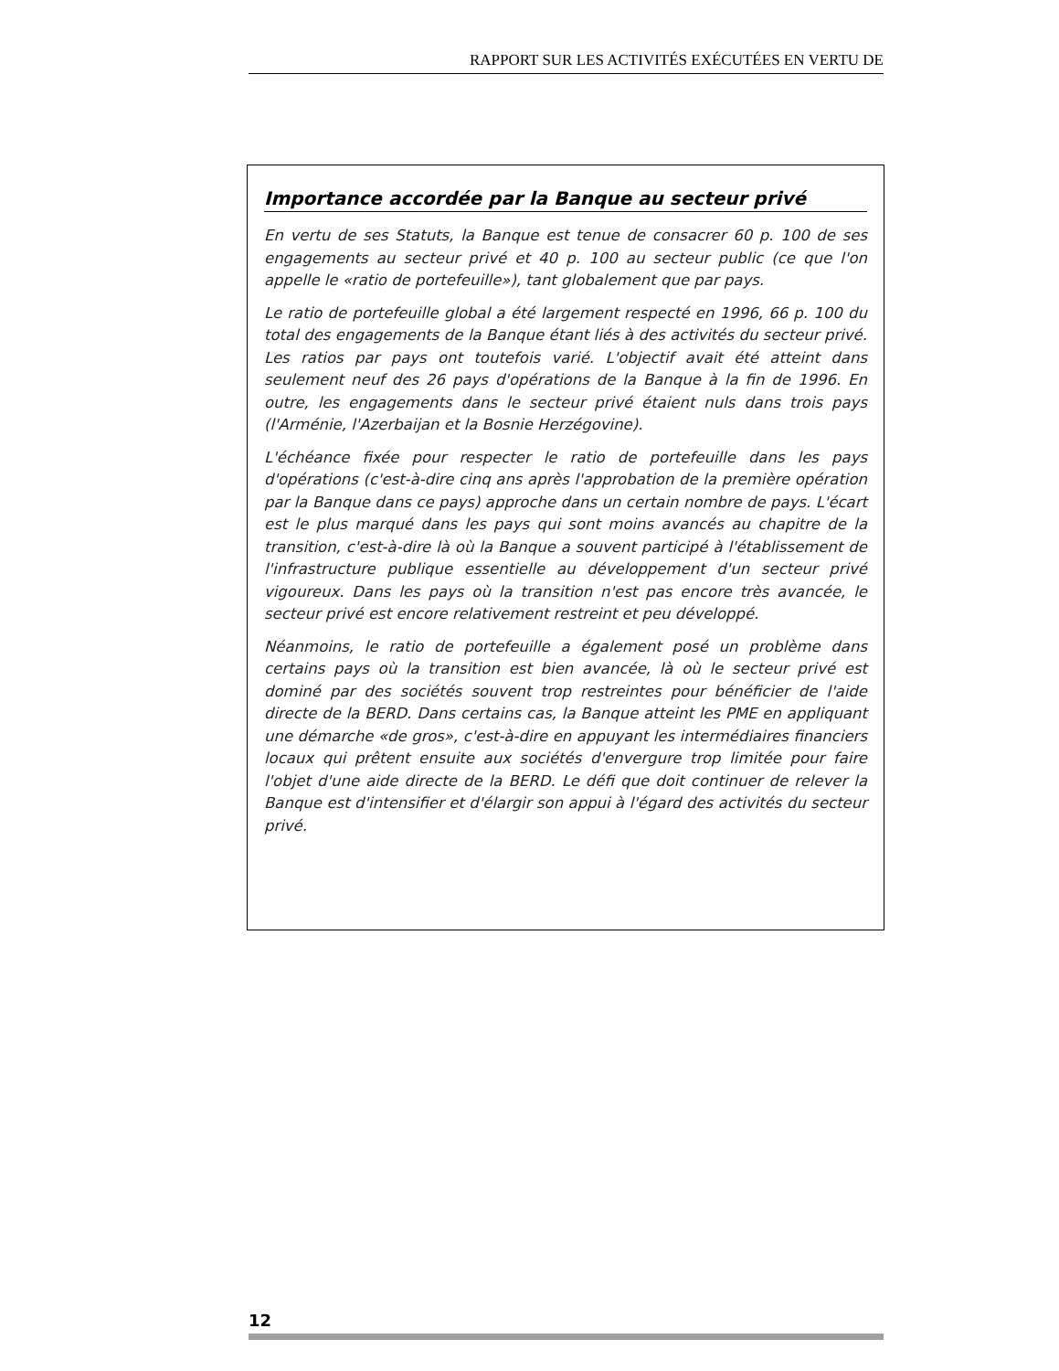RAPPORT SUR LES ACTIVITÉS EXÉCUTÉES EN VERTU DE
Importance accordée par la Banque au secteur privé
En vertu de ses Statuts, la Banque est tenue de consacrer 60 p. 100 de ses engagements au secteur privé et 40 p. 100 au secteur public (ce que l'on appelle le «ratio de portefeuille»), tant globalement que par pays.
Le ratio de portefeuille global a été largement respecté en 1996, 66 p. 100 du total des engagements de la Banque étant liés à des activités du secteur privé. Les ratios par pays ont toutefois varié. L'objectif avait été atteint dans seulement neuf des 26 pays d'opérations de la Banque à la fin de 1996. En outre, les engagements dans le secteur privé étaient nuls dans trois pays (l'Arménie, l'Azerbaijan et la Bosnie Herzégovine).
L'échéance fixée pour respecter le ratio de portefeuille dans les pays d'opérations (c'est-à-dire cinq ans après l'approbation de la première opération par la Banque dans ce pays) approche dans un certain nombre de pays. L'écart est le plus marqué dans les pays qui sont moins avancés au chapitre de la transition, c'est-à-dire là où la Banque a souvent participé à l'établissement de l'infrastructure publique essentielle au développement d'un secteur privé vigoureux. Dans les pays où la transition n'est pas encore très avancée, le secteur privé est encore relativement restreint et peu développé.
Néanmoins, le ratio de portefeuille a également posé un problème dans certains pays où la transition est bien avancée, là où le secteur privé est dominé par des sociétés souvent trop restreintes pour bénéficier de l'aide directe de la BERD. Dans certains cas, la Banque atteint les PME en appliquant une démarche «de gros», c'est-à-dire en appuyant les intermédiaires financiers locaux qui prêtent ensuite aux sociétés d'envergure trop limitée pour faire l'objet d'une aide directe de la BERD. Le défi que doit continuer de relever la Banque est d'intensifier et d'élargir son appui à l'égard des activités du secteur privé.
12